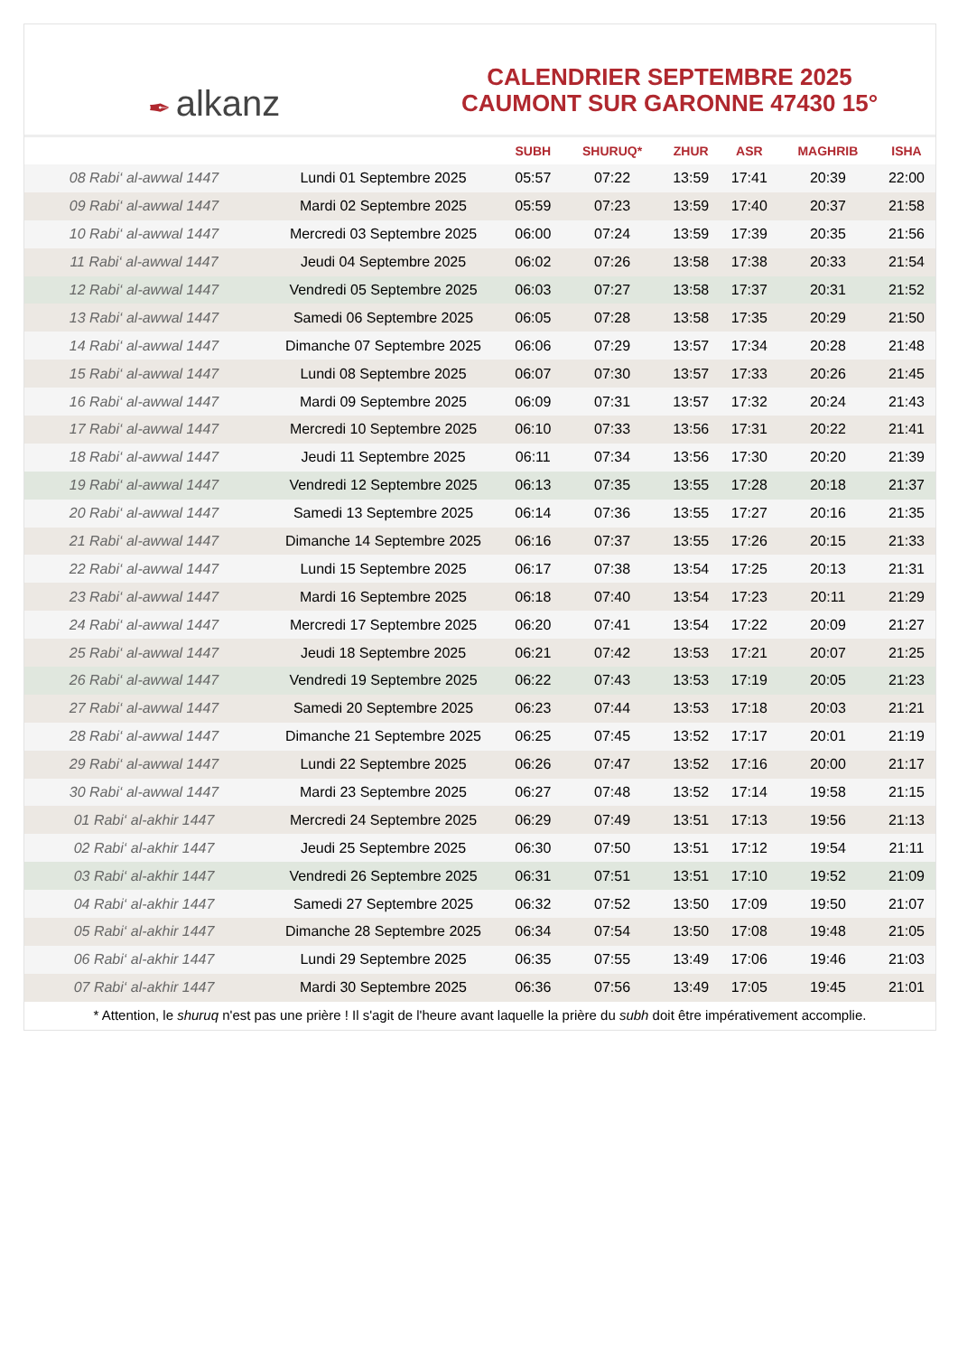✒ alkanz
CALENDRIER SEPTEMBRE 2025
CAUMONT SUR GARONNE 47430 15°
| | | SUBH | SHURUQ* | ZHUR | ASR | MAGHRIB | ISHA |
| --- | --- | --- | --- | --- | --- | --- | --- |
| 08 Rabi‘ al-awwal 1447 | Lundi 01 Septembre 2025 | 05:57 | 07:22 | 13:59 | 17:41 | 20:39 | 22:00 |
| 09 Rabi‘ al-awwal 1447 | Mardi 02 Septembre 2025 | 05:59 | 07:23 | 13:59 | 17:40 | 20:37 | 21:58 |
| 10 Rabi‘ al-awwal 1447 | Mercredi 03 Septembre 2025 | 06:00 | 07:24 | 13:59 | 17:39 | 20:35 | 21:56 |
| 11 Rabi‘ al-awwal 1447 | Jeudi 04 Septembre 2025 | 06:02 | 07:26 | 13:58 | 17:38 | 20:33 | 21:54 |
| 12 Rabi‘ al-awwal 1447 | Vendredi 05 Septembre 2025 | 06:03 | 07:27 | 13:58 | 17:37 | 20:31 | 21:52 |
| 13 Rabi‘ al-awwal 1447 | Samedi 06 Septembre 2025 | 06:05 | 07:28 | 13:58 | 17:35 | 20:29 | 21:50 |
| 14 Rabi‘ al-awwal 1447 | Dimanche 07 Septembre 2025 | 06:06 | 07:29 | 13:57 | 17:34 | 20:28 | 21:48 |
| 15 Rabi‘ al-awwal 1447 | Lundi 08 Septembre 2025 | 06:07 | 07:30 | 13:57 | 17:33 | 20:26 | 21:45 |
| 16 Rabi‘ al-awwal 1447 | Mardi 09 Septembre 2025 | 06:09 | 07:31 | 13:57 | 17:32 | 20:24 | 21:43 |
| 17 Rabi‘ al-awwal 1447 | Mercredi 10 Septembre 2025 | 06:10 | 07:33 | 13:56 | 17:31 | 20:22 | 21:41 |
| 18 Rabi‘ al-awwal 1447 | Jeudi 11 Septembre 2025 | 06:11 | 07:34 | 13:56 | 17:30 | 20:20 | 21:39 |
| 19 Rabi‘ al-awwal 1447 | Vendredi 12 Septembre 2025 | 06:13 | 07:35 | 13:55 | 17:28 | 20:18 | 21:37 |
| 20 Rabi‘ al-awwal 1447 | Samedi 13 Septembre 2025 | 06:14 | 07:36 | 13:55 | 17:27 | 20:16 | 21:35 |
| 21 Rabi‘ al-awwal 1447 | Dimanche 14 Septembre 2025 | 06:16 | 07:37 | 13:55 | 17:26 | 20:15 | 21:33 |
| 22 Rabi‘ al-awwal 1447 | Lundi 15 Septembre 2025 | 06:17 | 07:38 | 13:54 | 17:25 | 20:13 | 21:31 |
| 23 Rabi‘ al-awwal 1447 | Mardi 16 Septembre 2025 | 06:18 | 07:40 | 13:54 | 17:23 | 20:11 | 21:29 |
| 24 Rabi‘ al-awwal 1447 | Mercredi 17 Septembre 2025 | 06:20 | 07:41 | 13:54 | 17:22 | 20:09 | 21:27 |
| 25 Rabi‘ al-awwal 1447 | Jeudi 18 Septembre 2025 | 06:21 | 07:42 | 13:53 | 17:21 | 20:07 | 21:25 |
| 26 Rabi‘ al-awwal 1447 | Vendredi 19 Septembre 2025 | 06:22 | 07:43 | 13:53 | 17:19 | 20:05 | 21:23 |
| 27 Rabi‘ al-awwal 1447 | Samedi 20 Septembre 2025 | 06:23 | 07:44 | 13:53 | 17:18 | 20:03 | 21:21 |
| 28 Rabi‘ al-awwal 1447 | Dimanche 21 Septembre 2025 | 06:25 | 07:45 | 13:52 | 17:17 | 20:01 | 21:19 |
| 29 Rabi‘ al-awwal 1447 | Lundi 22 Septembre 2025 | 06:26 | 07:47 | 13:52 | 17:16 | 20:00 | 21:17 |
| 30 Rabi‘ al-awwal 1447 | Mardi 23 Septembre 2025 | 06:27 | 07:48 | 13:52 | 17:14 | 19:58 | 21:15 |
| 01 Rabi‘ al-akhir 1447 | Mercredi 24 Septembre 2025 | 06:29 | 07:49 | 13:51 | 17:13 | 19:56 | 21:13 |
| 02 Rabi‘ al-akhir 1447 | Jeudi 25 Septembre 2025 | 06:30 | 07:50 | 13:51 | 17:12 | 19:54 | 21:11 |
| 03 Rabi‘ al-akhir 1447 | Vendredi 26 Septembre 2025 | 06:31 | 07:51 | 13:51 | 17:10 | 19:52 | 21:09 |
| 04 Rabi‘ al-akhir 1447 | Samedi 27 Septembre 2025 | 06:32 | 07:52 | 13:50 | 17:09 | 19:50 | 21:07 |
| 05 Rabi‘ al-akhir 1447 | Dimanche 28 Septembre 2025 | 06:34 | 07:54 | 13:50 | 17:08 | 19:48 | 21:05 |
| 06 Rabi‘ al-akhir 1447 | Lundi 29 Septembre 2025 | 06:35 | 07:55 | 13:49 | 17:06 | 19:46 | 21:03 |
| 07 Rabi‘ al-akhir 1447 | Mardi 30 Septembre 2025 | 06:36 | 07:56 | 13:49 | 17:05 | 19:45 | 21:01 |
* Attention, le shuruq n'est pas une prière ! Il s'agit de l'heure avant laquelle la prière du subh doit être impérativement accomplie.